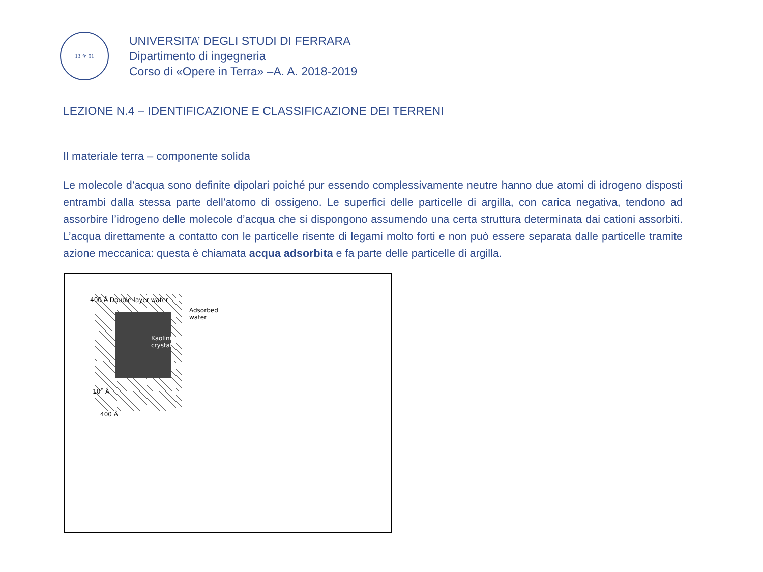13 ⚘ 91
UNIVERSITA’ DEGLI STUDI DI FERRARA
Dipartimento di ingegneria
Corso di «Opere in Terra» –A. A. 2018-2019
LEZIONE N.4 – IDENTIFICAZIONE E CLASSIFICAZIONE DEI TERRENI
Il materiale terra – componente solida
Le molecole d’acqua sono definite dipolari poiché pur essendo complessivamente neutre hanno due atomi di idrogeno disposti entrambi dalla stessa parte dell’atomo di ossigeno. Le superfici delle particelle di argilla, con carica negativa, tendono ad assorbire l’idrogeno delle molecole d’acqua che si dispongono assumendo una certa struttura determinata dai cationi assorbiti. L’acqua direttamente a contatto con le particelle risente di legami molto forti e non può essere separata dalle particelle tramite azione meccanica: questa è chiamata acqua adsorbita e fa parte delle particelle di argilla.
400 Å Double-layer water
Adsorbed
water
Kaolinite
crystal
10˚ Å
400 Å